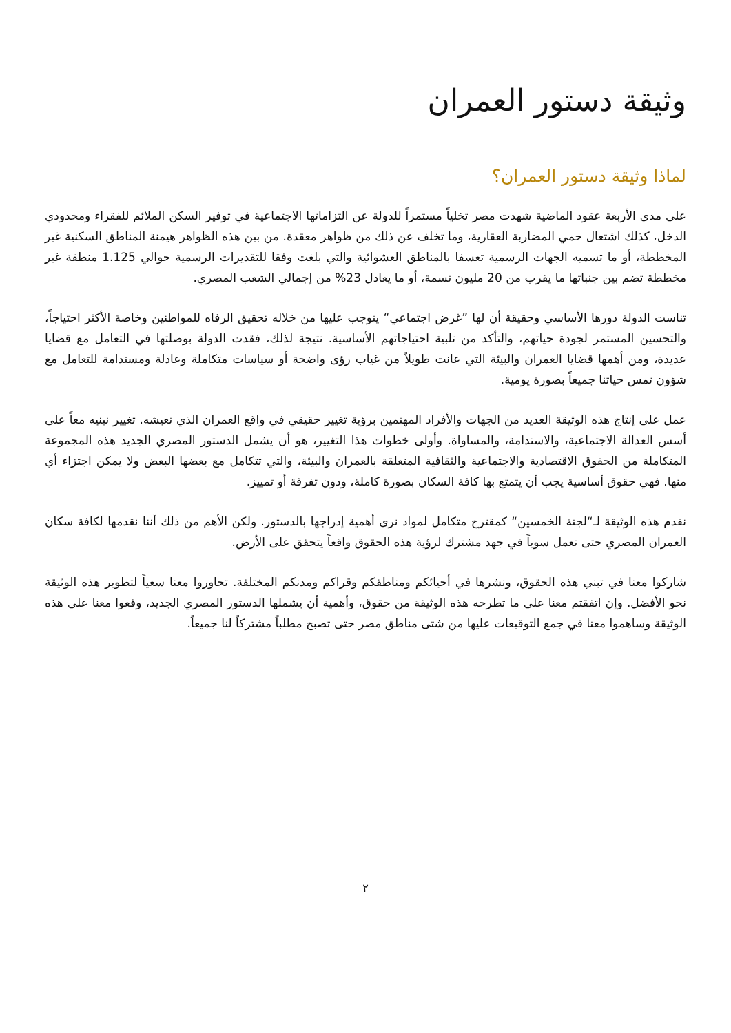وثيقة دستور العمران
لماذا وثيقة دستور العمران؟
على مدى الأربعة عقود الماضية شهدت مصر تخلياً مستمراً للدولة عن التزاماتها الاجتماعية في توفير السكن الملائم للفقراء ومحدودي الدخل، كذلك اشتعال حمي المضاربة العقارية، وما تخلف عن ذلك من ظواهر معقدة. من بين هذه الظواهر هيمنة المناطق السكنية غير المخططة، أو ما تسميه الجهات الرسمية تعسفا بالمناطق العشوائية والتي بلغت وفقا للتقديرات الرسمية حوالي 1.125 منطقة غير مخططة تضم بين جنباتها ما يقرب من 20 مليون نسمة، أو ما يعادل 23% من إجمالي الشعب المصري.
تناست الدولة دورها الأساسي وحقيقة أن لها ”غرض اجتماعي“ يتوجب عليها من خلاله تحقيق الرفاه للمواطنين وخاصة الأكثر احتياجاً، والتحسين المستمر لجودة حياتهم، والتأكد من تلبية احتياجاتهم الأساسية. نتيجة لذلك، فقدت الدولة بوصلتها في التعامل مع قضايا عديدة، ومن أهمها قضايا العمران والبيئة التي عانت طويلاً من غياب رؤى واضحة أو سياسات متكاملة وعادلة ومستدامة للتعامل مع شؤون تمس حياتنا جميعاً بصورة يومية.
عمل على إنتاج هذه الوثيقة العديد من الجهات والأفراد المهتمين برؤية تغيير حقيقي في واقع العمران الذي نعيشه. تغيير نبنيه معاً على أسس العدالة الاجتماعية، والاستدامة، والمساواة. وأولى خطوات هذا التغيير، هو أن يشمل الدستور المصري الجديد هذه المجموعة المتكاملة من الحقوق الاقتصادية والاجتماعية والثقافية المتعلقة بالعمران والبيئة، والتي تتكامل مع بعضها البعض ولا يمكن اجتزاء أي منها. فهي حقوق أساسية يجب أن يتمتع بها كافة السكان بصورة كاملة، ودون تفرقة أو تمييز.
نقدم هذه الوثيقة لـ“لجنة الخمسين“ كمقترح متكامل لمواد نرى أهمية إدراجها بالدستور. ولكن الأهم من ذلك أننا نقدمها لكافة سكان العمران المصري حتى نعمل سوياً في جهد مشترك لرؤية هذه الحقوق واقعاً يتحقق على الأرض.
شاركوا معنا في تبني هذه الحقوق، ونشرها في أحيائكم ومناطقكم وقراكم ومدنكم المختلفة. تحاوروا معنا سعياً لتطوير هذه الوثيقة نحو الأفضل. وإن اتفقتم معنا على ما تطرحه هذه الوثيقة من حقوق، وأهمية أن يشملها الدستور المصري الجديد، وقعوا معنا على هذه الوثيقة وساهموا معنا في جمع التوقيعات عليها من شتى مناطق مصر حتى تصبح مطلباً مشتركاً لنا جميعاً.
٢